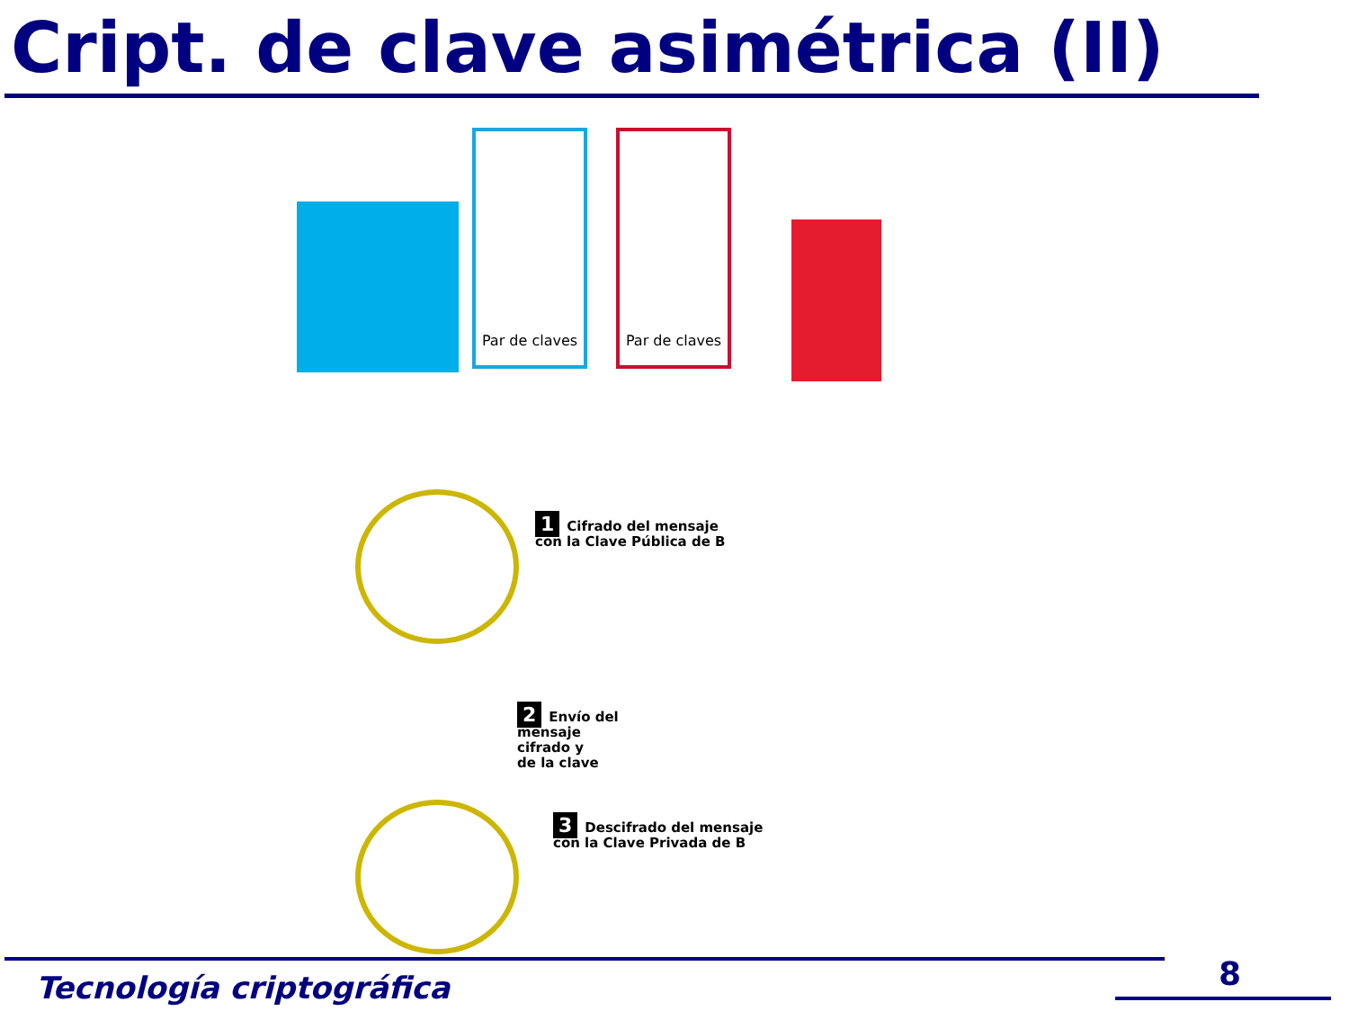Cript. de clave asimétrica (II)
Par de claves
Par de claves
1 Cifrado del mensaje
con la Clave Pública de B
2 Envío del
mensaje
cifrado y
de la clave
3 Descifrado del mensaje
con la Clave Privada de B
Tecnología criptográfica 8